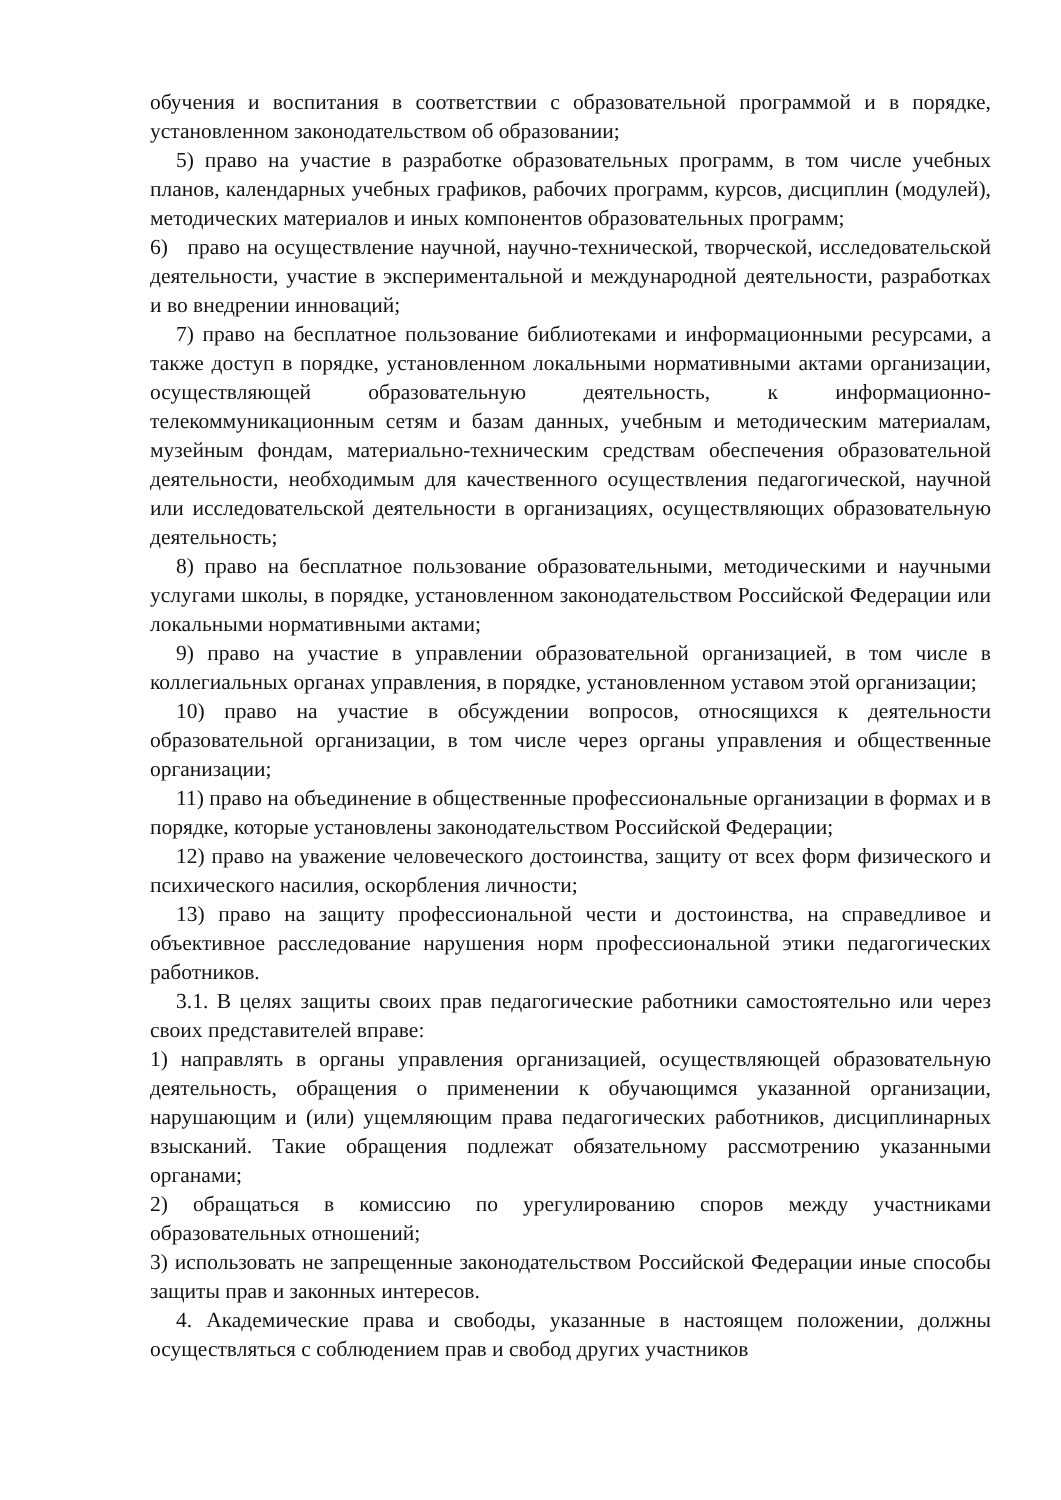обучения и воспитания в соответствии с образовательной программой и в порядке, установленном законодательством об образовании;
5) право на участие в разработке образовательных программ, в том числе учебных планов, календарных учебных графиков, рабочих программ, курсов, дисциплин (модулей), методических материалов и иных компонентов образовательных программ;
6) право на осуществление научной, научно-технической, творческой, исследовательской деятельности, участие в экспериментальной и международной деятельности, разработках и во внедрении инноваций;
7) право на бесплатное пользование библиотеками и информационными ресурсами, а также доступ в порядке, установленном локальными нормативными актами организации, осуществляющей образовательную деятельность, к информационно-телекоммуникационным сетям и базам данных, учебным и методическим материалам, музейным фондам, материально-техническим средствам обеспечения образовательной деятельности, необходимым для качественного осуществления педагогической, научной или исследовательской деятельности в организациях, осуществляющих образовательную деятельность;
8) право на бесплатное пользование образовательными, методическими и научными услугами школы, в порядке, установленном законодательством Российской Федерации или локальными нормативными актами;
9) право на участие в управлении образовательной организацией, в том числе в коллегиальных органах управления, в порядке, установленном уставом этой организации;
10) право на участие в обсуждении вопросов, относящихся к деятельности образовательной организации, в том числе через органы управления и общественные организации;
11) право на объединение в общественные профессиональные организации в формах и в порядке, которые установлены законодательством Российской Федерации;
12) право на уважение человеческого достоинства, защиту от всех форм физического и психического насилия, оскорбления личности;
13) право на защиту профессиональной чести и достоинства, на справедливое и объективное расследование нарушения норм профессиональной этики педагогических работников.
3.1. В целях защиты своих прав педагогические работники самостоятельно или через своих представителей вправе:
1) направлять в органы управления организацией, осуществляющей образовательную деятельность, обращения о применении к обучающимся указанной организации, нарушающим и (или) ущемляющим права педагогических работников, дисциплинарных взысканий. Такие обращения подлежат обязательному рассмотрению указанными органами;
2) обращаться в комиссию по урегулированию споров между участниками образовательных отношений;
3) использовать не запрещенные законодательством Российской Федерации иные способы защиты прав и законных интересов.
4. Академические права и свободы, указанные в настоящем положении, должны осуществляться с соблюдением прав и свобод других участников